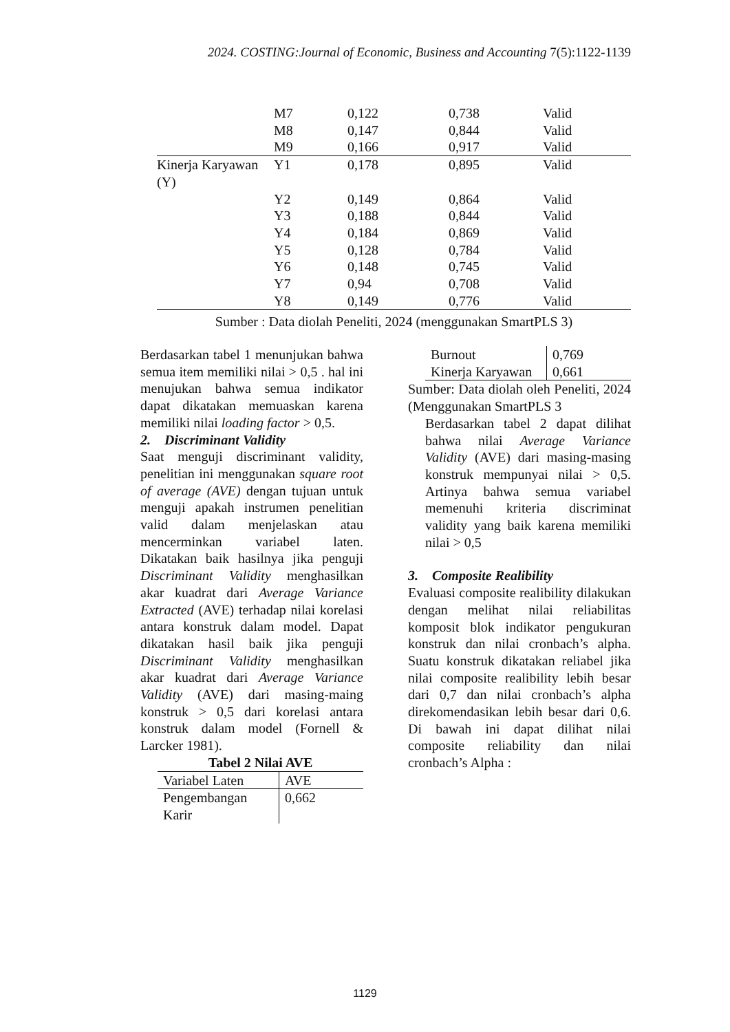2024. COSTING:Journal of Economic, Business and Accounting 7(5):1122-1139
| | M7 | 0,122 | 0,738 | Valid |
| | M8 | 0,147 | 0,844 | Valid |
| | M9 | 0,166 | 0,917 | Valid |
| Kinerja Karyawan (Y) | Y1 | 0,178 | 0,895 | Valid |
| | Y2 | 0,149 | 0,864 | Valid |
| | Y3 | 0,188 | 0,844 | Valid |
| | Y4 | 0,184 | 0,869 | Valid |
| | Y5 | 0,128 | 0,784 | Valid |
| | Y6 | 0,148 | 0,745 | Valid |
| | Y7 | 0,94 | 0,708 | Valid |
| | Y8 | 0,149 | 0,776 | Valid |
Sumber : Data diolah Peneliti, 2024 (menggunakan SmartPLS 3)
Berdasarkan tabel 1 menunjukan bahwa semua item memiliki nilai > 0,5 . hal ini menujukan bahwa semua indikator dapat dikatakan memuaskan karena memiliki nilai loading factor > 0,5.
2. Discriminant Validity
Saat menguji discriminant validity, penelitian ini menggunakan square root of average (AVE) dengan tujuan untuk menguji apakah instrumen penelitian valid dalam menjelaskan atau mencerminkan variabel laten. Dikatakan baik hasilnya jika penguji Discriminant Validity menghasilkan akar kuadrat dari Average Variance Extracted (AVE) terhadap nilai korelasi antara konstruk dalam model. Dapat dikatakan hasil baik jika penguji Discriminant Validity menghasilkan akar kuadrat dari Average Variance Validity (AVE) dari masing-maing konstruk > 0,5 dari korelasi antara konstruk dalam model (Fornell & Larcker 1981).
Tabel 2 Nilai AVE
| Variabel Laten | AVE |
| Pengembangan Karir | 0,662 |
| Burnout | 0,769 |
| Kinerja Karyawan | 0,661 |
Sumber: Data diolah oleh Peneliti, 2024 (Menggunakan SmartPLS 3
Berdasarkan tabel 2 dapat dilihat bahwa nilai Average Variance Validity (AVE) dari masing-masing konstruk mempunyai nilai > 0,5. Artinya bahwa semua variabel memenuhi kriteria discriminat validity yang baik karena memiliki nilai > 0,5
3. Composite Realibility
Evaluasi composite realibility dilakukan dengan melihat nilai reliabilitas komposit blok indikator pengukuran konstruk dan nilai cronbach’s alpha. Suatu konstruk dikatakan reliabel jika nilai composite realibility lebih besar dari 0,7 dan nilai cronbach’s alpha direkomendasikan lebih besar dari 0,6. Di bawah ini dapat dilihat nilai composite reliability dan nilai cronbach’s Alpha :
1129